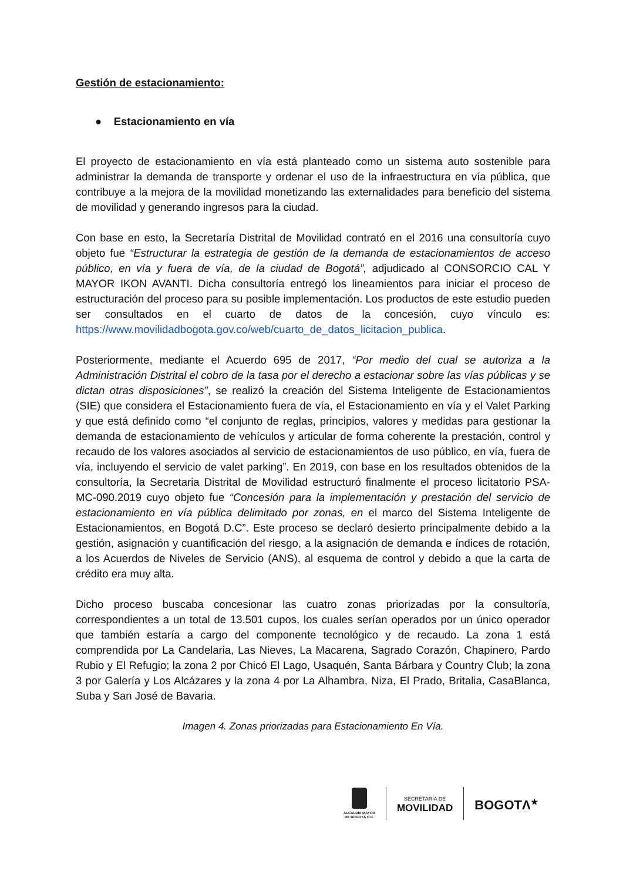Gestión de estacionamiento:
● Estacionamiento en vía
El proyecto de estacionamiento en vía está planteado como un sistema auto sostenible para administrar la demanda de transporte y ordenar el uso de la infraestructura en vía pública, que contribuye a la mejora de la movilidad monetizando las externalidades para beneficio del sistema de movilidad y generando ingresos para la ciudad.
Con base en esto, la Secretaría Distrital de Movilidad contrató en el 2016 una consultoría cuyo objeto fue “Estructurar la estrategia de gestión de la demanda de estacionamientos de acceso público, en vía y fuera de vía, de la ciudad de Bogotá”, adjudicado al CONSORCIO CAL Y MAYOR IKON AVANTI. Dicha consultoría entregó los lineamientos para iniciar el proceso de estructuración del proceso para su posible implementación. Los productos de este estudio pueden ser consultados en el cuarto de datos de la concesión, cuyo vínculo es: https://www.movilidadbogota.gov.co/web/cuarto_de_datos_licitacion_publica.
Posteriormente, mediante el Acuerdo 695 de 2017, “Por medio del cual se autoriza a la Administración Distrital el cobro de la tasa por el derecho a estacionar sobre las vías públicas y se dictan otras disposiciones”, se realizó la creación del Sistema Inteligente de Estacionamientos (SIE) que considera el Estacionamiento fuera de vía, el Estacionamiento en vía y el Valet Parking y que está definido como “el conjunto de reglas, principios, valores y medidas para gestionar la demanda de estacionamiento de vehículos y articular de forma coherente la prestación, control y recaudo de los valores asociados al servicio de estacionamientos de uso público, en vía, fuera de vía, incluyendo el servicio de valet parking”. En 2019, con base en los resultados obtenidos de la consultoría, la Secretaria Distrital de Movilidad estructuró finalmente el proceso licitatorio PSA-MC-090.2019 cuyo objeto fue “Concesión para la implementación y prestación del servicio de estacionamiento en vía pública delimitado por zonas, en el marco del Sistema Inteligente de Estacionamientos, en Bogotá D.C”. Este proceso se declaró desierto principalmente debido a la gestión, asignación y cuantificación del riesgo, a la asignación de demanda e índices de rotación, a los Acuerdos de Niveles de Servicio (ANS), al esquema de control y debido a que la carta de crédito era muy alta.
Dicho proceso buscaba concesionar las cuatro zonas priorizadas por la consultoría, correspondientes a un total de 13.501 cupos, los cuales serían operados por un único operador que también estaría a cargo del componente tecnológico y de recaudo. La zona 1 está comprendida por La Candelaria, Las Nieves, La Macarena, Sagrado Corazón, Chapinero, Pardo Rubio y El Refugio; la zona 2 por Chicó El Lago, Usaquén, Santa Bárbara y Country Club; la zona 3 por Galería y Los Alcázares y la zona 4 por La Alhambra, Niza, El Prado, Britalia, CasaBlanca, Suba y San José de Bavaria.
Imagen 4. Zonas priorizadas para Estacionamiento En Vía.
ALCALDÍA MAYOR
DE BOGOTÁ D.C.
SECRETARÍA DE
MOVILIDAD
BOGOTΛ<sup>★</sup>